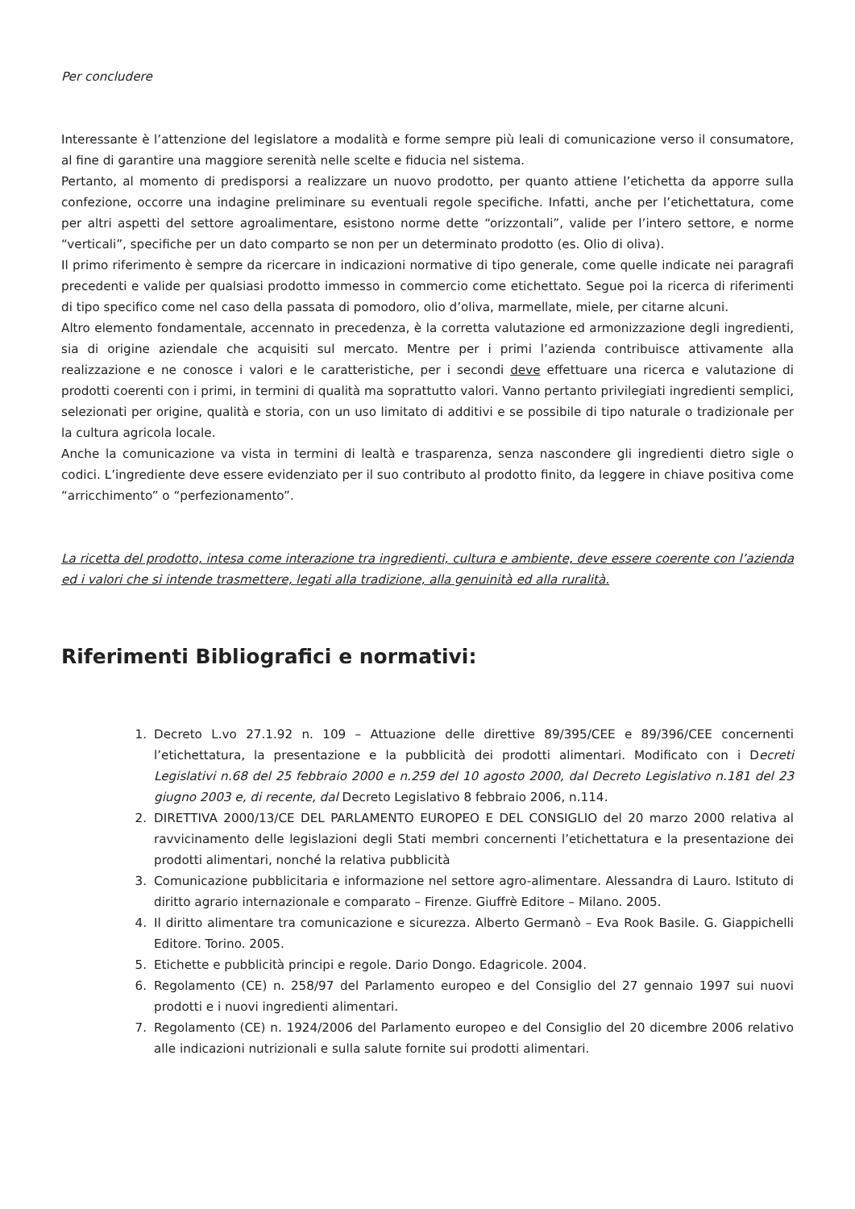Per concludere
Interessante è l’attenzione del legislatore a modalità e forme sempre più leali di comunicazione verso il consumatore, al fine di garantire una maggiore serenità nelle scelte e fiducia nel sistema.
Pertanto, al momento di predisporsi a realizzare un nuovo prodotto, per quanto attiene l’etichetta da apporre sulla confezione, occorre una indagine preliminare su eventuali regole specifiche. Infatti, anche per l’etichettatura, come per altri aspetti del settore agroalimentare, esistono norme dette “orizzontali”, valide per l’intero settore, e norme “verticali”, specifiche per un dato comparto se non per un determinato prodotto (es. Olio di oliva).
Il primo riferimento è sempre da ricercare in indicazioni normative di tipo generale, come quelle indicate nei paragrafi precedenti e valide per qualsiasi prodotto immesso in commercio come etichettato. Segue poi la ricerca di riferimenti di tipo specifico come nel caso della passata di pomodoro, olio d’oliva, marmellate, miele, per citarne alcuni.
Altro elemento fondamentale, accennato in precedenza, è la corretta valutazione ed armonizzazione degli ingredienti, sia di origine aziendale che acquisiti sul mercato. Mentre per i primi l’azienda contribuisce attivamente alla realizzazione e ne conosce i valori e le caratteristiche, per i secondi deve effettuare una ricerca e valutazione di prodotti coerenti con i primi, in termini di qualità ma soprattutto valori. Vanno pertanto privilegiati ingredienti semplici, selezionati per origine, qualità e storia, con un uso limitato di additivi e se possibile di tipo naturale o tradizionale per la cultura agricola locale.
Anche la comunicazione va vista in termini di lealtà e trasparenza, senza nascondere gli ingredienti dietro sigle o codici. L’ingrediente deve essere evidenziato per il suo contributo al prodotto finito, da leggere in chiave positiva come “arricchimento” o “perfezionamento”.
La ricetta del prodotto, intesa come interazione tra ingredienti, cultura e ambiente, deve essere coerente con l’azienda ed i valori che si intende trasmettere, legati alla tradizione, alla genuinità ed alla ruralità.
Riferimenti Bibliografici e normativi:
1. Decreto L.vo 27.1.92 n. 109 – Attuazione delle direttive 89/395/CEE e 89/396/CEE concernenti l’etichettatura, la presentazione e la pubblicità dei prodotti alimentari. Modificato con i Decreti Legislativi n.68 del 25 febbraio 2000 e n.259 del 10 agosto 2000, dal Decreto Legislativo n.181 del 23 giugno 2003 e, di recente, dal Decreto Legislativo 8 febbraio 2006, n.114.
2. DIRETTIVA 2000/13/CE DEL PARLAMENTO EUROPEO E DEL CONSIGLIO del 20 marzo 2000 relativa al ravvicinamento delle legislazioni degli Stati membri concernenti l’etichettatura e la presentazione dei prodotti alimentari, nonché la relativa pubblicità
3. Comunicazione pubblicitaria e informazione nel settore agro-alimentare. Alessandra di Lauro. Istituto di diritto agrario internazionale e comparato – Firenze. Giuffrè Editore – Milano. 2005.
4. Il diritto alimentare tra comunicazione e sicurezza. Alberto Germanò – Eva Rook Basile. G. Giappichelli Editore. Torino. 2005.
5. Etichette e pubblicità principi e regole. Dario Dongo. Edagricole. 2004.
6. Regolamento (CE) n. 258/97 del Parlamento europeo e del Consiglio del 27 gennaio 1997 sui nuovi prodotti e i nuovi ingredienti alimentari.
7. Regolamento (CE) n. 1924/2006 del Parlamento europeo e del Consiglio del 20 dicembre 2006 relativo alle indicazioni nutrizionali e sulla salute fornite sui prodotti alimentari.